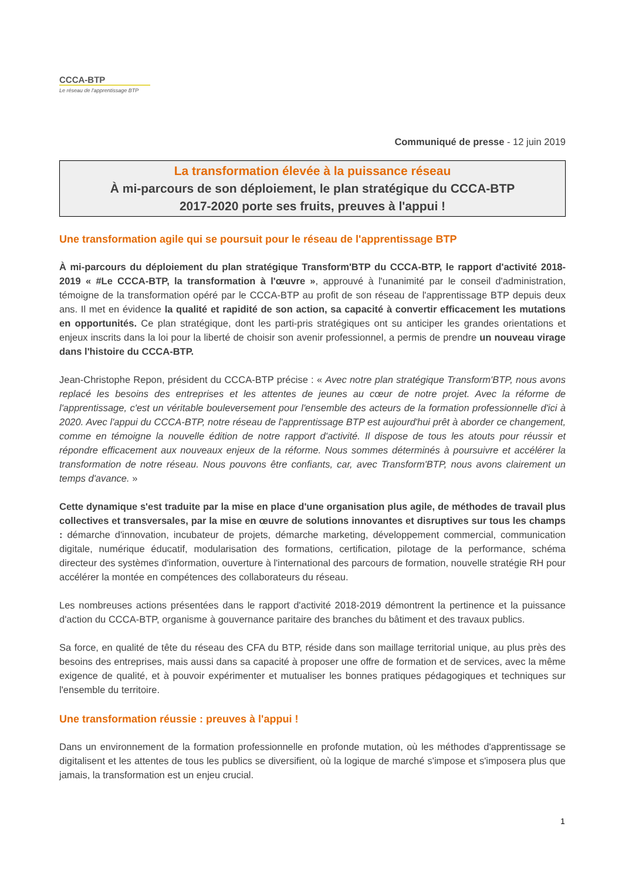CCCA-BTP
Le réseau de l'apprentissage BTP
Communiqué de presse - 12 juin 2019
La transformation élevée à la puissance réseau
À mi-parcours de son déploiement, le plan stratégique du CCCA-BTP
2017-2020 porte ses fruits, preuves à l'appui !
Une transformation agile qui se poursuit pour le réseau de l'apprentissage BTP
À mi-parcours du déploiement du plan stratégique Transform'BTP du CCCA-BTP, le rapport d'activité 2018-2019 « #Le CCCA-BTP, la transformation à l'œuvre », approuvé à l'unanimité par le conseil d'administration, témoigne de la transformation opéré par le CCCA-BTP au profit de son réseau de l'apprentissage BTP depuis deux ans. Il met en évidence la qualité et rapidité de son action, sa capacité à convertir efficacement les mutations en opportunités. Ce plan stratégique, dont les parti-pris stratégiques ont su anticiper les grandes orientations et enjeux inscrits dans la loi pour la liberté de choisir son avenir professionnel, a permis de prendre un nouveau virage dans l'histoire du CCCA-BTP.
Jean-Christophe Repon, président du CCCA-BTP précise : « Avec notre plan stratégique Transform'BTP, nous avons replacé les besoins des entreprises et les attentes de jeunes au cœur de notre projet. Avec la réforme de l'apprentissage, c'est un véritable bouleversement pour l'ensemble des acteurs de la formation professionnelle d'ici à 2020. Avec l'appui du CCCA-BTP, notre réseau de l'apprentissage BTP est aujourd'hui prêt à aborder ce changement, comme en témoigne la nouvelle édition de notre rapport d'activité. Il dispose de tous les atouts pour réussir et répondre efficacement aux nouveaux enjeux de la réforme. Nous sommes déterminés à poursuivre et accélérer la transformation de notre réseau. Nous pouvons être confiants, car, avec Transform'BTP, nous avons clairement un temps d'avance. »
Cette dynamique s'est traduite par la mise en place d'une organisation plus agile, de méthodes de travail plus collectives et transversales, par la mise en œuvre de solutions innovantes et disruptives sur tous les champs : démarche d'innovation, incubateur de projets, démarche marketing, développement commercial, communication digitale, numérique éducatif, modularisation des formations, certification, pilotage de la performance, schéma directeur des systèmes d'information, ouverture à l'international des parcours de formation, nouvelle stratégie RH pour accélérer la montée en compétences des collaborateurs du réseau.
Les nombreuses actions présentées dans le rapport d'activité 2018-2019 démontrent la pertinence et la puissance d'action du CCCA-BTP, organisme à gouvernance paritaire des branches du bâtiment et des travaux publics.
Sa force, en qualité de tête du réseau des CFA du BTP, réside dans son maillage territorial unique, au plus près des besoins des entreprises, mais aussi dans sa capacité à proposer une offre de formation et de services, avec la même exigence de qualité, et à pouvoir expérimenter et mutualiser les bonnes pratiques pédagogiques et techniques sur l'ensemble du territoire.
Une transformation réussie : preuves à l'appui !
Dans un environnement de la formation professionnelle en profonde mutation, où les méthodes d'apprentissage se digitalisent et les attentes de tous les publics se diversifient, où la logique de marché s'impose et s'imposera plus que jamais, la transformation est un enjeu crucial.
1